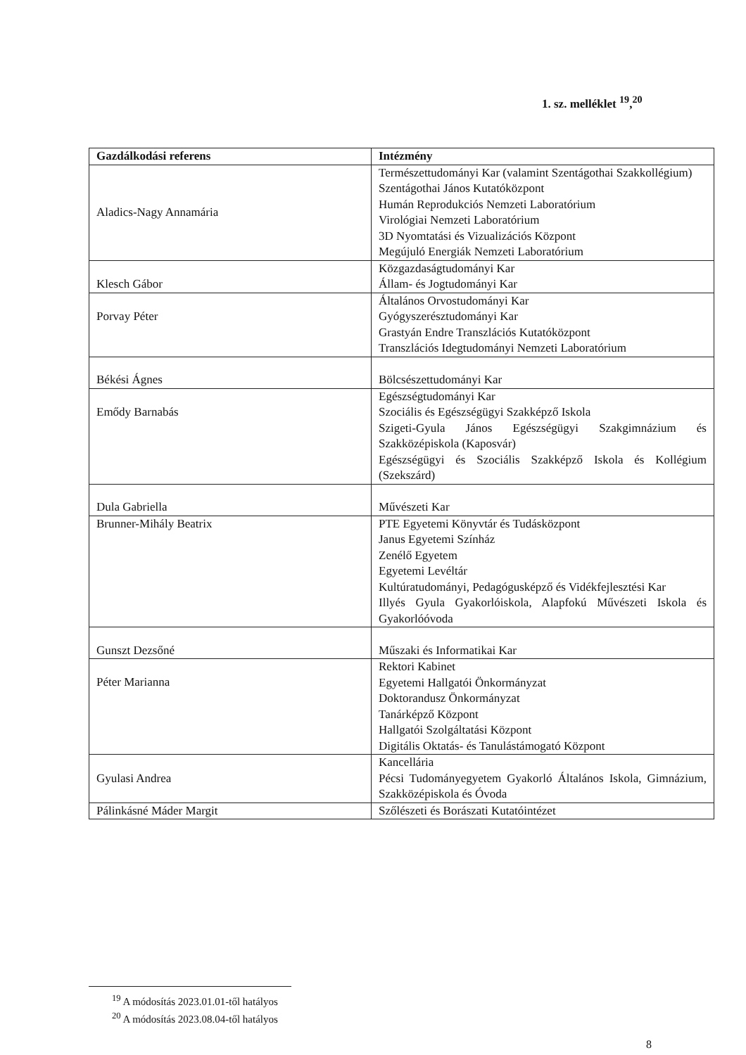1. sz. melléklet <sup>19</sup>,<sup>20</sup>
| Gazdálkodási referens | Intézmény |
| --- | --- |
| Aladics-Nagy Annamária | Természettudományi Kar (valamint Szentágothai Szakkollégium) Szentágothai János Kutatóközpont Humán Reprodukciós Nemzeti Laboratórium Virológiai Nemzeti Laboratórium 3D Nyomtatási és Vizualizációs Központ Megújuló Energiák Nemzeti Laboratórium |
| Klesch Gábor | Közgazdaságtudományi Kar Állam- és Jogtudományi Kar |
| Porvay Péter | Általános Orvostudományi Kar Gyógyszerésztudományi Kar Grastyán Endre Transzlációs Kutatóközpont Transzlációs Idegtudományi Nemzeti Laboratórium |
| Békési Ágnes | Bölcsészettudományi Kar |
| Emődy Barnabás | Egészségtudományi Kar Szociális és Egészségügyi Szakképző Iskola Szigeti-Gyula János Egészségügyi Szakgimnázium és Szakközépiskola (Kaposvár) Egészségügyi és Szociális Szakképző Iskola és Kollégium (Szekszárd) |
| Dula Gabriella | Művészeti Kar |
| Brunner-Mihály Beatrix | PTE Egyetemi Könyvtár és Tudásközpont Janus Egyetemi Színház Zenélő Egyetem Egyetemi Levéltár Kultúratudományi, Pedagógusképző és Vidékfejlesztési Kar Illyés Gyula Gyakorlóiskola, Alapfokú Művészeti Iskola és Gyakorlóóvoda |
| Gunszt Dezsőné | Műszaki és Informatikai Kar |
| Péter Marianna | Rektori Kabinet Egyetemi Hallgatói Önkormányzat Doktorandusz Önkormányzat Tanárképző Központ Hallgatói Szolgáltatási Központ Digitális Oktatás- és Tanulástámogató Központ |
| Gyulasi Andrea | Kancellária Pécsi Tudományegyetem Gyakorló Általános Iskola, Gimnázium, Szakközépiskola és Óvoda |
| Pálinkásné Máder Margit | Szőlészeti és Borászati Kutatóintézet |
<sup>19</sup> A módosítás 2023.01.01-től hatályos
<sup>20</sup> A módosítás 2023.08.04-től hatályos
8